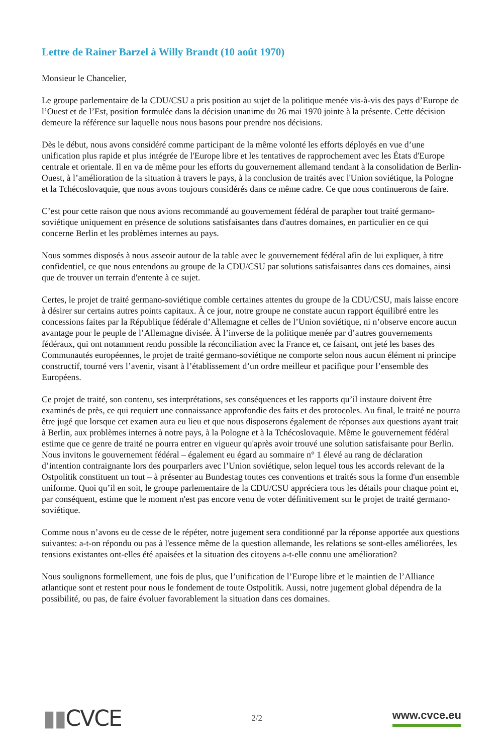Lettre de Rainer Barzel à Willy Brandt (10 août 1970)
Monsieur le Chancelier,
Le groupe parlementaire de la CDU/CSU a pris position au sujet de la politique menée vis-à-vis des pays d’Europe de l’Ouest et de l’Est, position formulée dans la décision unanime du 26 mai 1970 jointe à la présente. Cette décision demeure la référence sur laquelle nous nous basons pour prendre nos décisions.
Dès le début, nous avons considéré comme participant de la même volonté les efforts déployés en vue d’une unification plus rapide et plus intégrée de l'Europe libre et les tentatives de rapprochement avec les États d'Europe centrale et orientale. Il en va de même pour les efforts du gouvernement allemand tendant à la consolidation de Berlin-Ouest, à l’amélioration de la situation à travers le pays, à la conclusion de traités avec l'Union soviétique, la Pologne et la Tchécoslovaquie, que nous avons toujours considérés dans ce même cadre. Ce que nous continuerons de faire.
C’est pour cette raison que nous avions recommandé au gouvernement fédéral de parapher tout traité germano-soviétique uniquement en présence de solutions satisfaisantes dans d'autres domaines, en particulier en ce qui concerne Berlin et les problèmes internes au pays.
Nous sommes disposés à nous asseoir autour de la table avec le gouvernement fédéral afin de lui expliquer, à titre confidentiel, ce que nous entendons au groupe de la CDU/CSU par solutions satisfaisantes dans ces domaines, ainsi que de trouver un terrain d'entente à ce sujet.
Certes, le projet de traité germano-soviétique comble certaines attentes du groupe de la CDU/CSU, mais laisse encore à désirer sur certains autres points capitaux. À ce jour, notre groupe ne constate aucun rapport équilibré entre les concessions faites par la République fédérale d’Allemagne et celles de l’Union soviétique, ni n’observe encore aucun avantage pour le peuple de l’Allemagne divisée. À l’inverse de la politique menée par d’autres gouvernements fédéraux, qui ont notamment rendu possible la réconciliation avec la France et, ce faisant, ont jeté les bases des Communautés européennes, le projet de traité germano-soviétique ne comporte selon nous aucun élément ni principe constructif, tourné vers l’avenir, visant à l’établissement d’un ordre meilleur et pacifique pour l’ensemble des Européens.
Ce projet de traité, son contenu, ses interprétations, ses conséquences et les rapports qu’il instaure doivent être examinés de près, ce qui requiert une connaissance approfondie des faits et des protocoles. Au final, le traité ne pourra être jugé que lorsque cet examen aura eu lieu et que nous disposerons également de réponses aux questions ayant trait à Berlin, aux problèmes internes à notre pays, à la Pologne et à la Tchécoslovaquie. Même le gouvernement fédéral estime que ce genre de traité ne pourra entrer en vigueur qu'après avoir trouvé une solution satisfaisante pour Berlin. Nous invitons le gouvernement fédéral – également eu égard au sommaire n° 1 élevé au rang de déclaration d’intention contraignante lors des pourparlers avec l’Union soviétique, selon lequel tous les accords relevant de la Ostpolitik constituent un tout – à présenter au Bundestag toutes ces conventions et traités sous la forme d'un ensemble uniforme. Quoi qu’il en soit, le groupe parlementaire de la CDU/CSU appréciera tous les détails pour chaque point et, par conséquent, estime que le moment n'est pas encore venu de voter définitivement sur le projet de traité germano-soviétique.
Comme nous n’avons eu de cesse de le répéter, notre jugement sera conditionné par la réponse apportée aux questions suivantes: a-t-on répondu ou pas à l'essence même de la question allemande, les relations se sont-elles améliorées, les tensions existantes ont-elles été apaisées et la situation des citoyens a-t-elle connu une amélioration?
Nous soulignons formellement, une fois de plus, que l’unification de l’Europe libre et le maintien de l’Alliance atlantique sont et restent pour nous le fondement de toute Ostpolitik. Aussi, notre jugement global dépendra de la possibilité, ou pas, de faire évoluer favorablement la situation dans ces domaines.
▮▮CVCE
2/2
www.cvce.eu